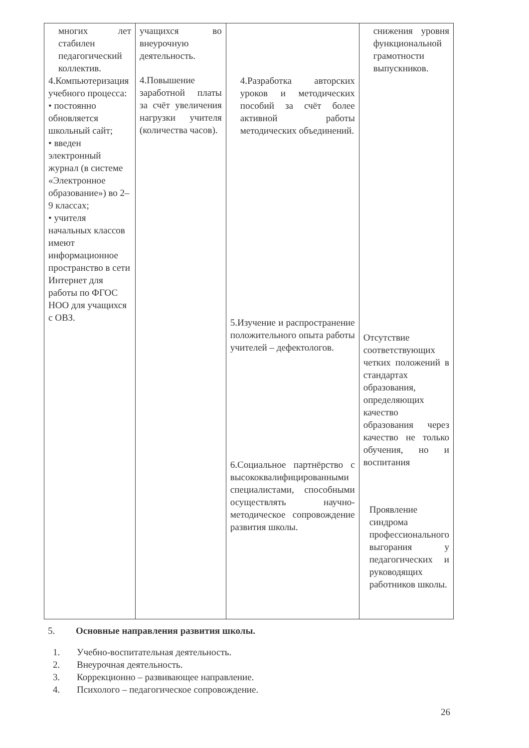| многих лет стабилен педагогический коллектив. 4.Компьютеризация учебного процесса: • постоянно обновляется школьный сайт; • введен электронный журнал (в системе «Электронное образование») во 2–9 классах; • учителя начальных классов имеют информационное пространство в сети Интернет для работы по ФГОС НОО для учащихся с ОВЗ. | учащихся во внеурочную деятельность. 4.Повышение заработной платы за счёт увеличения нагрузки учителя (количества часов). | 4.Разработка авторских уроков и методических пособий за счёт более активной работы методических объединений. 5.Изучение и распространение положительного опыта работы учителей – дефектологов. 6.Социальное партнёрство с высококвалифицированными специалистами, способными осуществлять научно-методическое сопровождение развития школы. | снижения уровня функциональной грамотности выпускников. Отсутствие соответствующих четких положений в стандартах образования, определяющих качество образования через качество не только обучения, но и воспитания Проявление синдрома профессионального выгорания у педагогических и руководящих работников школы. |
5. Основные направления развития школы.
1. Учебно-воспитательная деятельность.
2. Внеурочная деятельность.
3. Коррекционно – развивающее направление.
4. Психолого – педагогическое сопровождение.
26